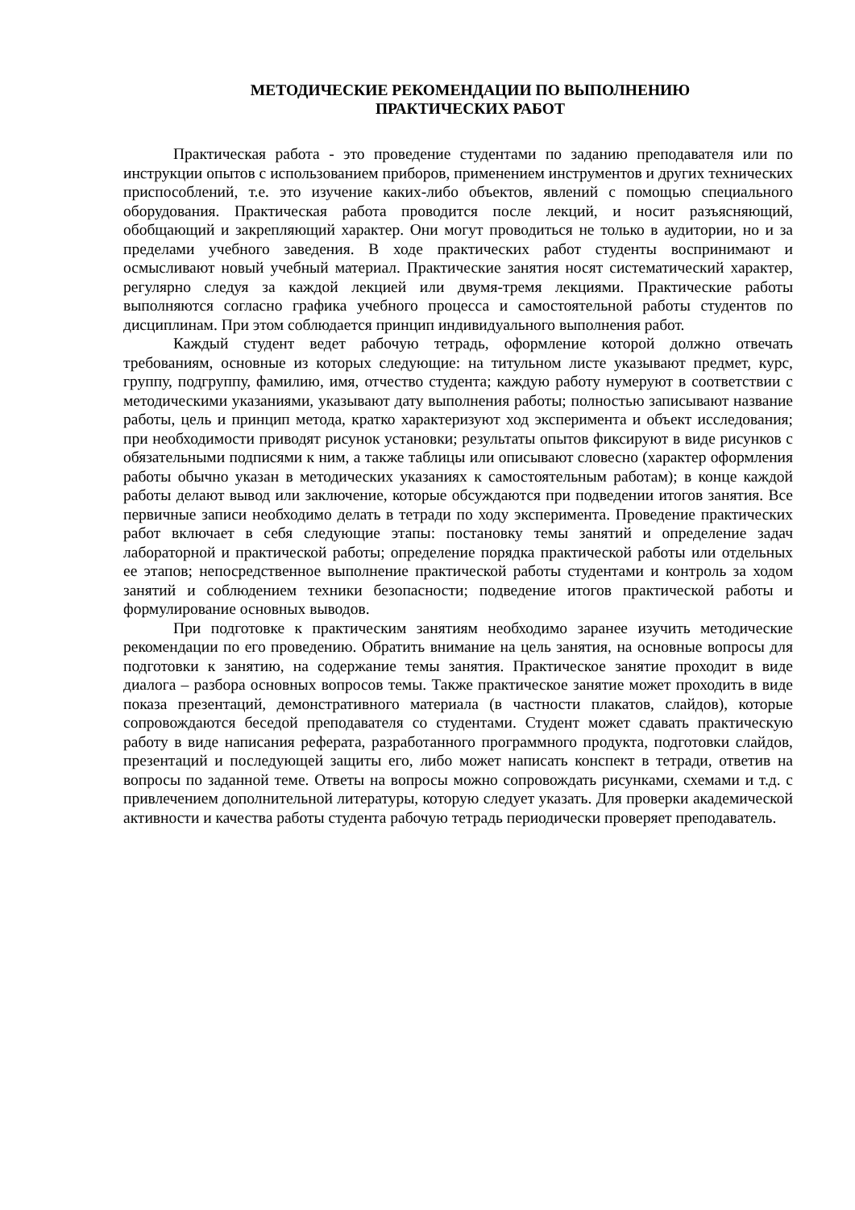МЕТОДИЧЕСКИЕ РЕКОМЕНДАЦИИ ПО ВЫПОЛНЕНИЮ
ПРАКТИЧЕСКИХ РАБОТ
Практическая работа - это проведение студентами по заданию преподавателя или по инструкции опытов с использованием приборов, применением инструментов и других технических приспособлений, т.е. это изучение каких-либо объектов, явлений с помощью специального оборудования. Практическая работа проводится после лекций, и носит разъясняющий, обобщающий и закрепляющий характер. Они могут проводиться не только в аудитории, но и за пределами учебного заведения. В ходе практических работ студенты воспринимают и осмысливают новый учебный материал. Практические занятия носят систематический характер, регулярно следуя за каждой лекцией или двумя-тремя лекциями. Практические работы выполняются согласно графика учебного процесса и самостоятельной работы студентов по дисциплинам. При этом соблюдается принцип индивидуального выполнения работ.
Каждый студент ведет рабочую тетрадь, оформление которой должно отвечать требованиям, основные из которых следующие: на титульном листе указывают предмет, курс, группу, подгруппу, фамилию, имя, отчество студента; каждую работу нумеруют в соответствии с методическими указаниями, указывают дату выполнения работы; полностью записывают название работы, цель и принцип метода, кратко характеризуют ход эксперимента и объект исследования; при необходимости приводят рисунок установки; результаты опытов фиксируют в виде рисунков с обязательными подписями к ним, а также таблицы или описывают словесно (характер оформления работы обычно указан в методических указаниях к самостоятельным работам); в конце каждой работы делают вывод или заключение, которые обсуждаются при подведении итогов занятия. Все первичные записи необходимо делать в тетради по ходу эксперимента. Проведение практических работ включает в себя следующие этапы: постановку темы занятий и определение задач лабораторной и практической работы; определение порядка практической работы или отдельных ее этапов; непосредственное выполнение практической работы студентами и контроль за ходом занятий и соблюдением техники безопасности; подведение итогов практической работы и формулирование основных выводов.
При подготовке к практическим занятиям необходимо заранее изучить методические рекомендации по его проведению. Обратить внимание на цель занятия, на основные вопросы для подготовки к занятию, на содержание темы занятия. Практическое занятие проходит в виде диалога – разбора основных вопросов темы. Также практическое занятие может проходить в виде показа презентаций, демонстративного материала (в частности плакатов, слайдов), которые сопровождаются беседой преподавателя со студентами. Студент может сдавать практическую работу в виде написания реферата, разработанного программного продукта, подготовки слайдов, презентаций и последующей защиты его, либо может написать конспект в тетради, ответив на вопросы по заданной теме. Ответы на вопросы можно сопровождать рисунками, схемами и т.д. с привлечением дополнительной литературы, которую следует указать. Для проверки академической активности и качества работы студента рабочую тетрадь периодически проверяет преподаватель.